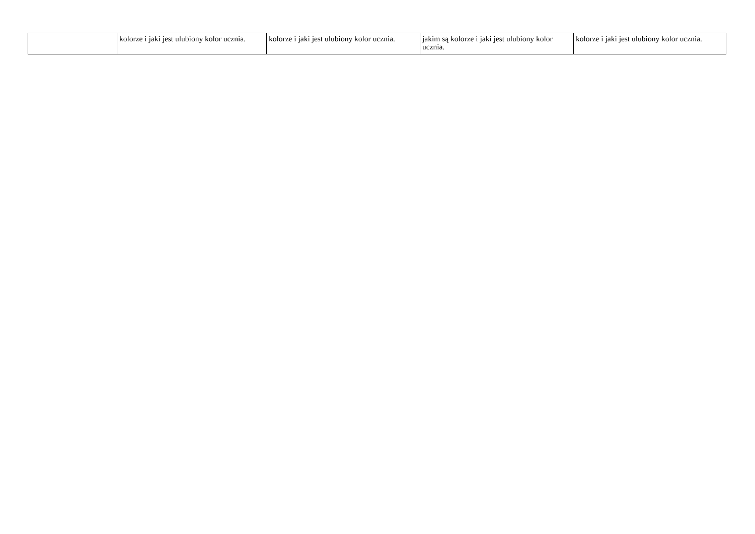| | kolorze i jaki jest ulubiony kolor ucznia. | kolorze i jaki jest ulubiony kolor ucznia. | jakim są kolorze i jaki jest ulubiony kolor ucznia. | kolorze i jaki jest ulubiony kolor ucznia. |